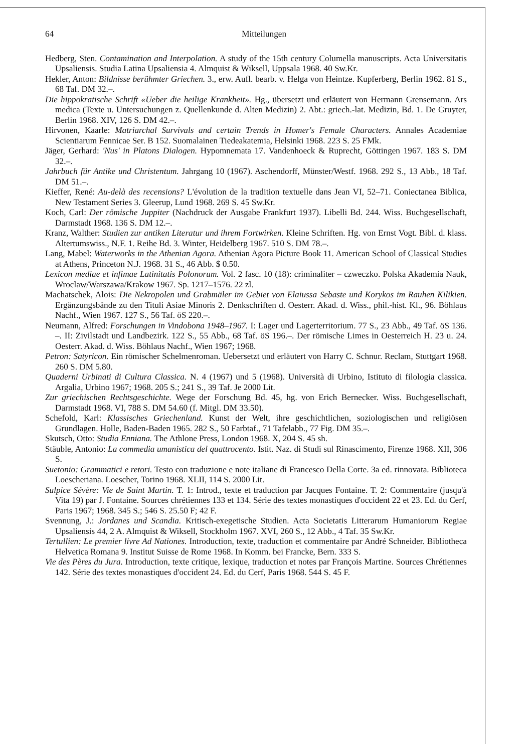64 Mitteilungen
Hedberg, Sten. Contamination and Interpolation. A study of the 15th century Columella manuscripts. Acta Universitatis Upsaliensis. Studia Latina Upsaliensia 4. Almquist & Wiksell, Uppsala 1968. 40 Sw.Kr.
Hekler, Anton: Bildnisse berühmter Griechen. 3., erw. Aufl. bearb. v. Helga von Heintze. Kupferberg, Berlin 1962. 81 S., 68 Taf. DM 32.–.
Die hippokratische Schrift «Ueber die heilige Krankheit». Hg., übersetzt und erläutert von Hermann Grensemann. Ars medica (Texte u. Untersuchungen z. Quellenkunde d. Alten Medizin) 2. Abt.: griech.-lat. Medizin, Bd. 1. De Gruyter, Berlin 1968. XIV, 126 S. DM 42.–.
Hirvonen, Kaarle: Matriarchal Survivals and certain Trends in Homer's Female Characters. Annales Academiae Scientiarum Fennicae Ser. B 152. Suomalainen Tiedeakatemia, Helsinki 1968. 223 S. 25 FMk.
Jäger, Gerhard: 'Nus' in Platons Dialogen. Hypomnemata 17. Vandenhoeck & Ruprecht, Göttingen 1967. 183 S. DM 32.–.
Jahrbuch für Antike und Christentum. Jahrgang 10 (1967). Aschendorff, Münster/Westf. 1968. 292 S., 13 Abb., 18 Taf. DM 51.–.
Kieffer, René: Au-delà des recensions? L'évolution de la tradition textuelle dans Jean VI, 52–71. Coniectanea Biblica, New Testament Series 3. Gleerup, Lund 1968. 269 S. 45 Sw.Kr.
Koch, Carl: Der römische Juppiter (Nachdruck der Ausgabe Frankfurt 1937). Libelli Bd. 244. Wiss. Buchgesellschaft, Darmstadt 1968. 136 S. DM 12.–.
Kranz, Walther: Studien zur antiken Literatur und ihrem Fortwirken. Kleine Schriften. Hg. von Ernst Vogt. Bibl. d. klass. Altertumswiss., N.F. 1. Reihe Bd. 3. Winter, Heidelberg 1967. 510 S. DM 78.–.
Lang, Mabel: Waterworks in the Athenian Agora. Athenian Agora Picture Book 11. American School of Classical Studies at Athens, Princeton N.J. 1968. 31 S., 46 Abb. $ 0.50.
Lexicon mediae et infimae Latinitatis Polonorum. Vol. 2 fasc. 10 (18): criminaliter – czweczko. Polska Akademia Nauk, Wroclaw/Warszawa/Krakow 1967. Sp. 1217–1576. 22 zl.
Machatschek, Alois: Die Nekropolen und Grabmäler im Gebiet von Elaiussa Sebaste und Korykos im Rauhen Kilikien. Ergänzungsbände zu den Tituli Asiae Minoris 2. Denkschriften d. Oesterr. Akad. d. Wiss., phil.-hist. Kl., 96. Böhlaus Nachf., Wien 1967. 127 S., 56 Taf. öS 220.–.
Neumann, Alfred: Forschungen in Vindobona 1948–1967. I: Lager und Lagerterritorium. 77 S., 23 Abb., 49 Taf. öS 136. –. II: Zivilstadt und Landbezirk. 122 S., 55 Abb., 68 Taf. öS 196.–. Der römische Limes in Oesterreich H. 23 u. 24. Oesterr. Akad. d. Wiss. Böhlaus Nachf., Wien 1967; 1968.
Petron: Satyricon. Ein römischer Schelmenroman. Uebersetzt und erläutert von Harry C. Schnur. Reclam, Stuttgart 1968. 260 S. DM 5.80.
Quaderni Urbinati di Cultura Classica. N. 4 (1967) und 5 (1968). Università di Urbino, Istituto di filologia classica. Argalia, Urbino 1967; 1968. 205 S.; 241 S., 39 Taf. Je 2000 Lit.
Zur griechischen Rechtsgeschichte. Wege der Forschung Bd. 45, hg. von Erich Bernecker. Wiss. Buchgesellschaft, Darmstadt 1968. VI, 788 S. DM 54.60 (f. Mitgl. DM 33.50).
Schefold, Karl: Klassisches Griechenland. Kunst der Welt, ihre geschichtlichen, soziologischen und religiösen Grundlagen. Holle, Baden-Baden 1965. 282 S., 50 Farbtaf., 71 Tafelabb., 77 Fig. DM 35.–.
Skutsch, Otto: Studia Enniana. The Athlone Press, London 1968. X, 204 S. 45 sh.
Stäuble, Antonio: La commedia umanistica del quattrocento. Istit. Naz. di Studi sul Rinascimento, Firenze 1968. XII, 306 S.
Suetonio: Grammatici e retori. Testo con traduzione e note italiane di Francesco Della Corte. 3a ed. rinnovata. Biblioteca Loescheriana. Loescher, Torino 1968. XLII, 114 S. 2000 Lit.
Sulpice Sévère: Vie de Saint Martin. T. 1: Introd., texte et traduction par Jacques Fontaine. T. 2: Commentaire (jusqu'à Vita 19) par J. Fontaine. Sources chrétiennes 133 et 134. Série des textes monastiques d'occident 22 et 23. Ed. du Cerf, Paris 1967; 1968. 345 S.; 546 S. 25.50 F; 42 F.
Svennung, J.: Jordanes und Scandia. Kritisch-exegetische Studien. Acta Societatis Litterarum Humaniorum Regiae Upsaliensis 44, 2 A. Almquist & Wiksell, Stockholm 1967. XVI, 260 S., 12 Abb., 4 Taf. 35 Sw.Kr.
Tertullien: Le premier livre Ad Nationes. Introduction, texte, traduction et commentaire par André Schneider. Bibliotheca Helvetica Romana 9. Institut Suisse de Rome 1968. In Komm. bei Francke, Bern. 333 S.
Vie des Pères du Jura. Introduction, texte critique, lexique, traduction et notes par François Martine. Sources Chrétiennes 142. Série des textes monastiques d'occident 24. Ed. du Cerf, Paris 1968. 544 S. 45 F.